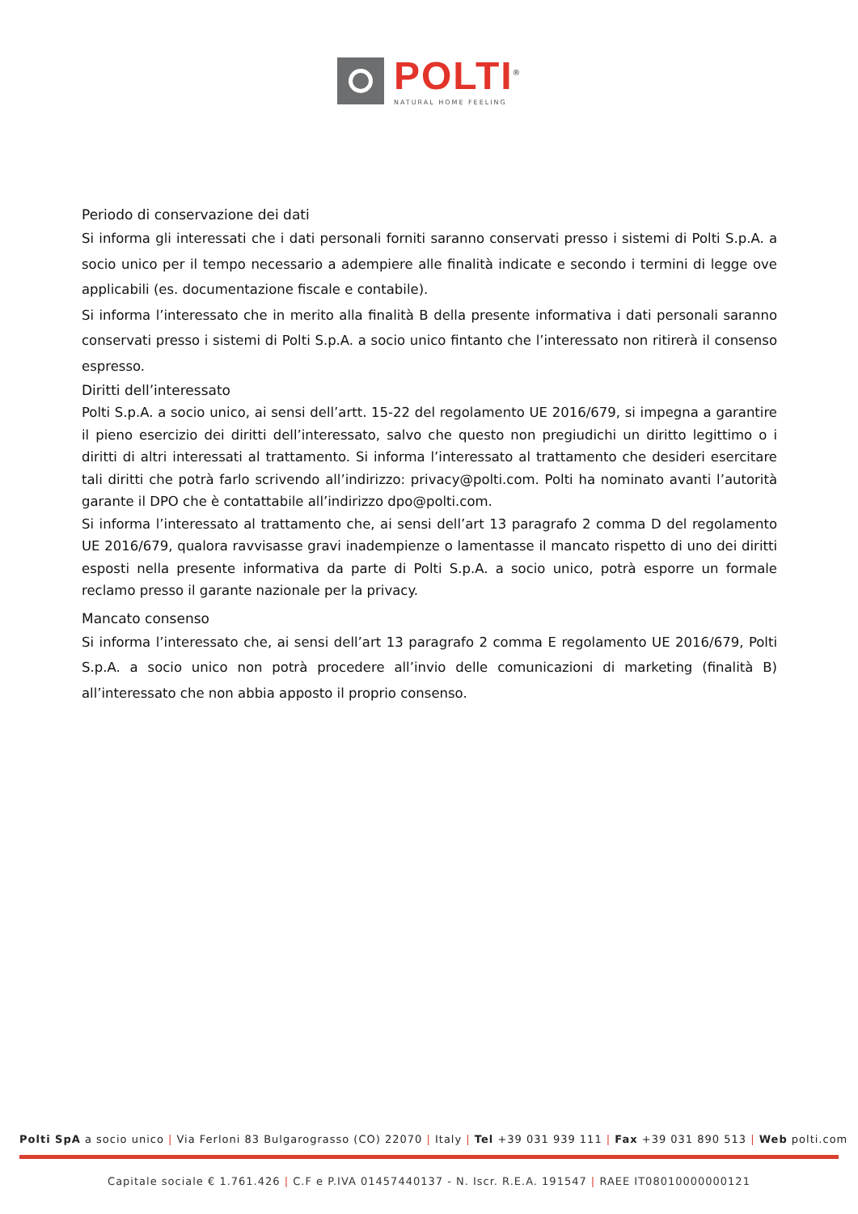POLTI<sup>®</sup>
NATURAL HOME FEELING
Periodo di conservazione dei dati
Si informa gli interessati che i dati personali forniti saranno conservati presso i sistemi di Polti S.p.A. a socio unico per il tempo necessario a adempiere alle finalità indicate e secondo i termini di legge ove applicabili (es. documentazione fiscale e contabile).
Si informa l’interessato che in merito alla finalità B della presente informativa i dati personali saranno conservati presso i sistemi di Polti S.p.A. a socio unico fintanto che l’interessato non ritirerà il consenso espresso.
Diritti dell’interessato
Polti S.p.A. a socio unico, ai sensi dell’artt. 15-22 del regolamento UE 2016/679, si impegna a garantire il pieno esercizio dei diritti dell’interessato, salvo che questo non pregiudichi un diritto legittimo o i diritti di altri interessati al trattamento. Si informa l’interessato al trattamento che desideri esercitare tali diritti che potrà farlo scrivendo all’indirizzo: privacy@polti.com. Polti ha nominato avanti l’autorità garante il DPO che è contattabile all’indirizzo dpo@polti.com.
Si informa l’interessato al trattamento che, ai sensi dell’art 13 paragrafo 2 comma D del regolamento UE 2016/679, qualora ravvisasse gravi inadempienze o lamentasse il mancato rispetto di uno dei diritti esposti nella presente informativa da parte di Polti S.p.A. a socio unico, potrà esporre un formale reclamo presso il garante nazionale per la privacy.
Mancato consenso
Si informa l’interessato che, ai sensi dell’art 13 paragrafo 2 comma E regolamento UE 2016/679, Polti S.p.A. a socio unico non potrà procedere all’invio delle comunicazioni di marketing (finalità B) all’interessato che non abbia apposto il proprio consenso.
Polti SpA a socio unico | Via Ferloni 83 Bulgarograsso (CO) 22070 | Italy | Tel +39 031 939 111 | Fax +39 031 890 513 | Web polti.com
Capitale sociale € 1.761.426 | C.F e P.IVA 01457440137 - N. Iscr. R.E.A. 191547 | RAEE IT08010000000121